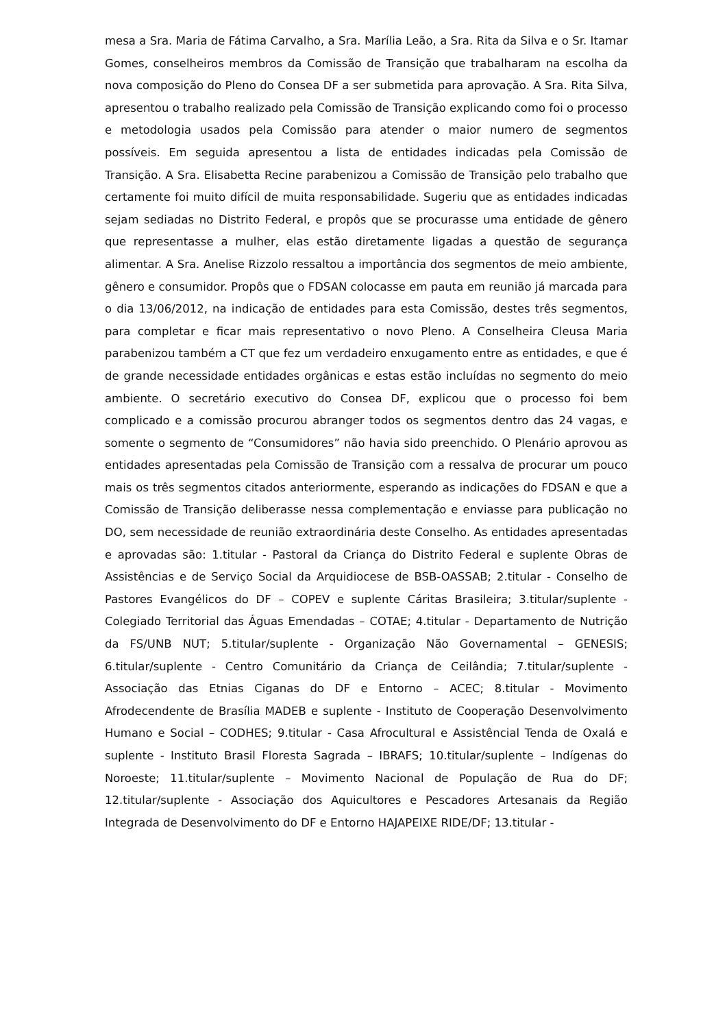mesa a Sra. Maria de Fátima Carvalho, a Sra. Marília Leão, a Sra. Rita da Silva e o Sr. Itamar Gomes, conselheiros membros da Comissão de Transição que trabalharam na escolha da nova composição do Pleno do Consea DF a ser submetida para aprovação. A Sra. Rita Silva, apresentou o trabalho realizado pela Comissão de Transição explicando como foi o processo e metodologia usados pela Comissão para atender o maior numero de segmentos possíveis. Em seguida apresentou a lista de entidades indicadas pela Comissão de Transição. A Sra. Elisabetta Recine parabenizou a Comissão de Transição pelo trabalho que certamente foi muito difícil de muita responsabilidade. Sugeriu que as entidades indicadas sejam sediadas no Distrito Federal, e propôs que se procurasse uma entidade de gênero que representasse a mulher, elas estão diretamente ligadas a questão de segurança alimentar. A Sra. Anelise Rizzolo ressaltou a importância dos segmentos de meio ambiente, gênero e consumidor. Propôs que o FDSAN colocasse em pauta em reunião já marcada para o dia 13/06/2012, na indicação de entidades para esta Comissão, destes três segmentos, para completar e ficar mais representativo o novo Pleno. A Conselheira Cleusa Maria parabenizou também a CT que fez um verdadeiro enxugamento entre as entidades, e que é de grande necessidade entidades orgânicas e estas estão incluídas no segmento do meio ambiente. O secretário executivo do Consea DF, explicou que o processo foi bem complicado e a comissão procurou abranger todos os segmentos dentro das 24 vagas, e somente o segmento de “Consumidores” não havia sido preenchido. O Plenário aprovou as entidades apresentadas pela Comissão de Transição com a ressalva de procurar um pouco mais os três segmentos citados anteriormente, esperando as indicações do FDSAN e que a Comissão de Transição deliberasse nessa complementação e enviasse para publicação no DO, sem necessidade de reunião extraordinária deste Conselho. As entidades apresentadas e aprovadas são: 1.titular - Pastoral da Criança do Distrito Federal e suplente Obras de Assistências e de Serviço Social da Arquidiocese de BSB-OASSAB; 2.titular - Conselho de Pastores Evangélicos do DF – COPEV e suplente Cáritas Brasileira; 3.titular/suplente - Colegiado Territorial das Águas Emendadas – COTAE; 4.titular - Departamento de Nutrição da FS/UNB NUT; 5.titular/suplente - Organização Não Governamental – GENESIS; 6.titular/suplente - Centro Comunitário da Criança de Ceilândia; 7.titular/suplente - Associação das Etnias Ciganas do DF e Entorno – ACEC; 8.titular - Movimento Afrodecendente de Brasília MADEB e suplente - Instituto de Cooperação Desenvolvimento Humano e Social – CODHES; 9.titular - Casa Afrocultural e Assistêncial Tenda de Oxalá e suplente - Instituto Brasil Floresta Sagrada – IBRAFS; 10.titular/suplente – Indígenas do Noroeste; 11.titular/suplente – Movimento Nacional de População de Rua do DF; 12.titular/suplente - Associação dos Aquicultores e Pescadores Artesanais da Região Integrada de Desenvolvimento do DF e Entorno HAJAPEIXE RIDE/DF; 13.titular -